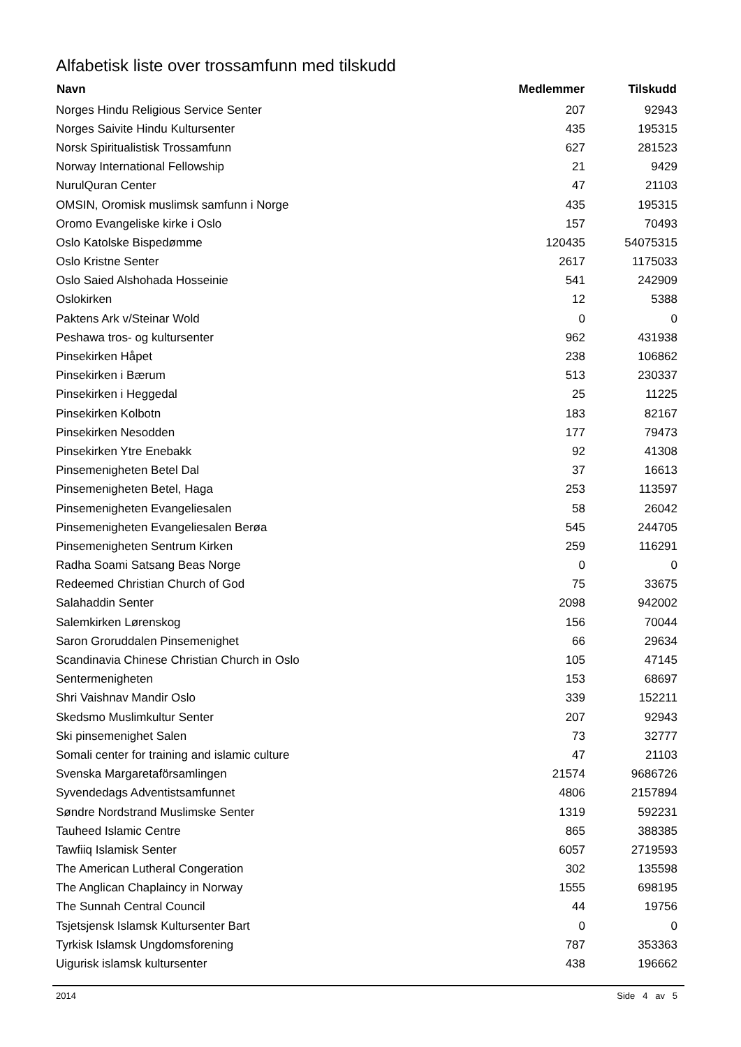Alfabetisk liste over trossamfunn med tilskudd
| Navn | Medlemmer | Tilskudd |
| --- | --- | --- |
| Norges Hindu Religious Service Senter | 207 | 92943 |
| Norges Saivite Hindu Kultursenter | 435 | 195315 |
| Norsk Spiritualistisk Trossamfunn | 627 | 281523 |
| Norway International Fellowship | 21 | 9429 |
| NurulQuran Center | 47 | 21103 |
| OMSIN, Oromisk muslimsk samfunn i Norge | 435 | 195315 |
| Oromo Evangeliske kirke i Oslo | 157 | 70493 |
| Oslo Katolske Bispedømme | 120435 | 54075315 |
| Oslo Kristne Senter | 2617 | 1175033 |
| Oslo Saied Alshohada Hosseinie | 541 | 242909 |
| Oslokirken | 12 | 5388 |
| Paktens Ark v/Steinar Wold | 0 | 0 |
| Peshawa tros- og kultursenter | 962 | 431938 |
| Pinsekirken Håpet | 238 | 106862 |
| Pinsekirken i Bærum | 513 | 230337 |
| Pinsekirken i Heggedal | 25 | 11225 |
| Pinsekirken Kolbotn | 183 | 82167 |
| Pinsekirken Nesodden | 177 | 79473 |
| Pinsekirken Ytre Enebakk | 92 | 41308 |
| Pinsemenigheten Betel Dal | 37 | 16613 |
| Pinsemenigheten Betel, Haga | 253 | 113597 |
| Pinsemenigheten Evangeliesalen | 58 | 26042 |
| Pinsemenigheten Evangeliesalen Berøa | 545 | 244705 |
| Pinsemenigheten Sentrum Kirken | 259 | 116291 |
| Radha Soami Satsang Beas Norge | 0 | 0 |
| Redeemed Christian Church of God | 75 | 33675 |
| Salahaddin Senter | 2098 | 942002 |
| Salemkirken Lørenskog | 156 | 70044 |
| Saron Groruddalen Pinsemenighet | 66 | 29634 |
| Scandinavia Chinese Christian Church in Oslo | 105 | 47145 |
| Sentermenigheten | 153 | 68697 |
| Shri Vaishnav Mandir Oslo | 339 | 152211 |
| Skedsmo Muslimkultur Senter | 207 | 92943 |
| Ski pinsemenighet Salen | 73 | 32777 |
| Somali center for training and islamic culture | 47 | 21103 |
| Svenska Margaretaförsamlingen | 21574 | 9686726 |
| Syvendedags Adventistsamfunnet | 4806 | 2157894 |
| Søndre Nordstrand Muslimske Senter | 1319 | 592231 |
| Tauheed Islamic Centre | 865 | 388385 |
| Tawfiiq Islamisk Senter | 6057 | 2719593 |
| The American Lutheral Congeration | 302 | 135598 |
| The Anglican Chaplaincy in Norway | 1555 | 698195 |
| The Sunnah Central Council | 44 | 19756 |
| Tsjetsjensk Islamsk Kultursenter Bart | 0 | 0 |
| Tyrkisk Islamsk Ungdomsforening | 787 | 353363 |
| Uigurisk islamsk kultursenter | 438 | 196662 |
2014 Side 4 av 5